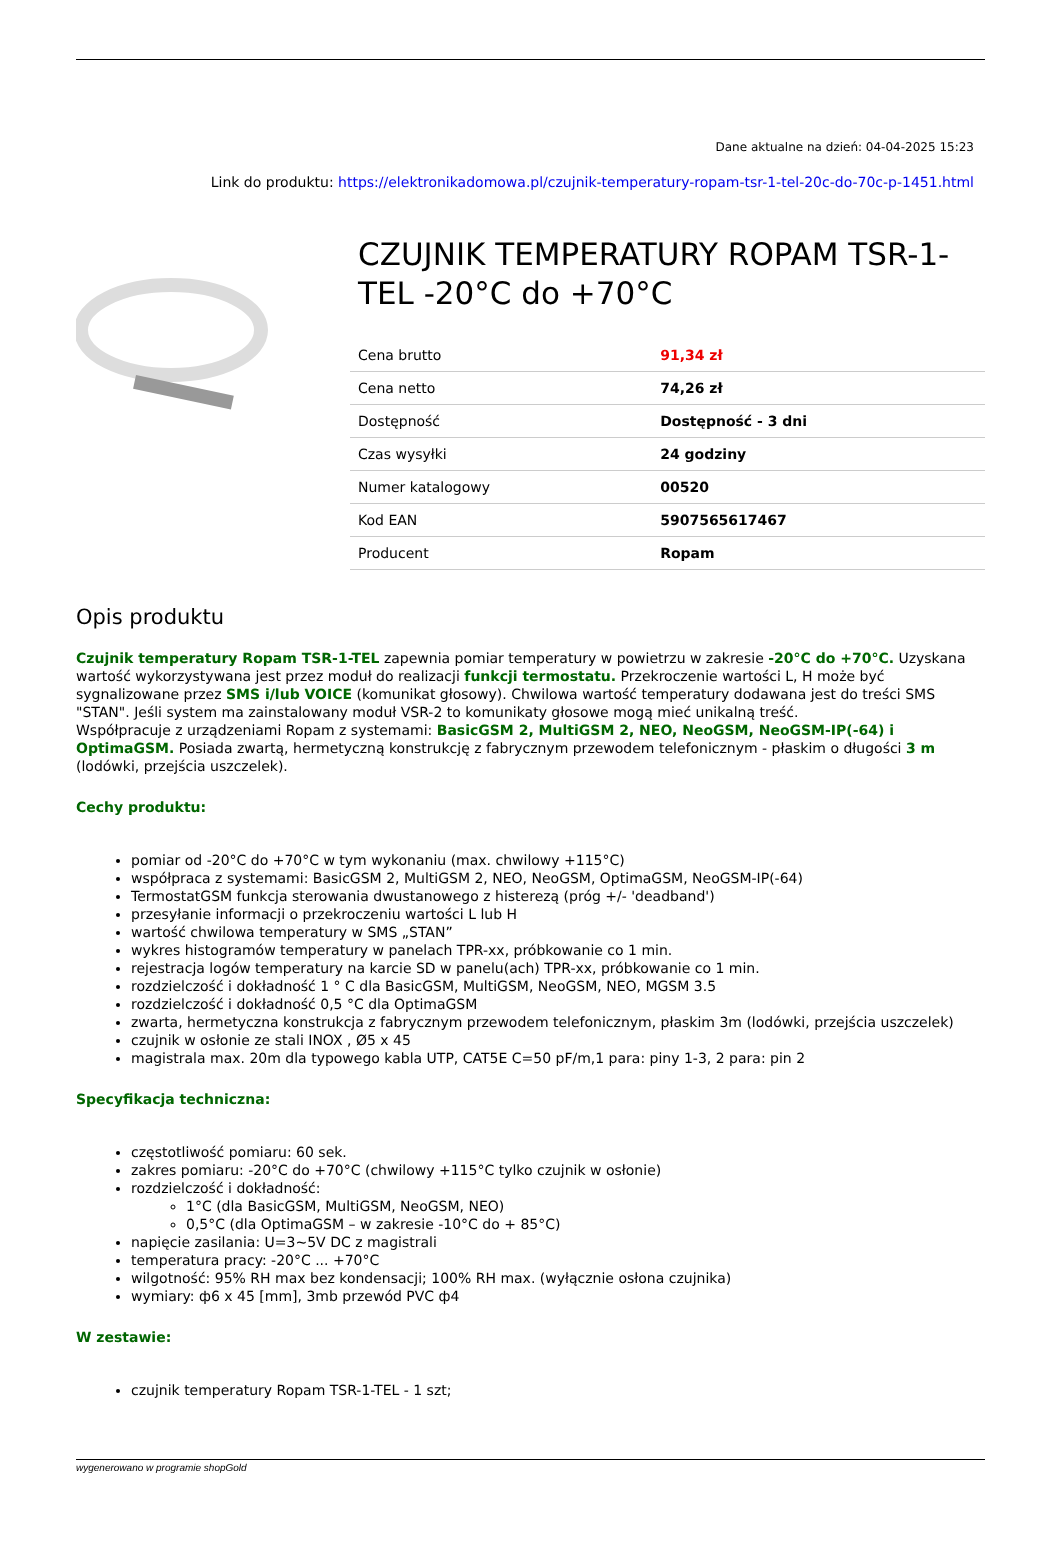Dane aktualne na dzień: 04-04-2025 15:23
Link do produktu: https://elektronikadomowa.pl/czujnik-temperatury-ropam-tsr-1-tel-20c-do-70c-p-1451.html
CZUJNIK TEMPERATURY ROPAM TSR-1-TEL -20°C do +70°C
| Cena brutto | 91,34 zł |
| Cena netto | 74,26 zł |
| Dostępność | Dostępność - 3 dni |
| Czas wysyłki | 24 godziny |
| Numer katalogowy | 00520 |
| Kod EAN | 5907565617467 |
| Producent | Ropam |
Opis produktu
Czujnik temperatury Ropam TSR-1-TEL zapewnia pomiar temperatury w powietrzu w zakresie -20°C do +70°C. Uzyskana wartość wykorzystywana jest przez moduł do realizacji funkcji termostatu. Przekroczenie wartości L, H może być sygnalizowane przez SMS i/lub VOICE (komunikat głosowy). Chwilowa wartość temperatury dodawana jest do treści SMS "STAN". Jeśli system ma zainstalowany moduł VSR-2 to komunikaty głosowe mogą mieć unikalną treść.
Współpracuje z urządzeniami Ropam z systemami: BasicGSM 2, MultiGSM 2, NEO, NeoGSM, NeoGSM-IP(-64) i OptimaGSM. Posiada zwartą, hermetyczną konstrukcję z fabrycznym przewodem telefonicznym - płaskim o długości 3 m (lodówki, przejścia uszczelek).
Cechy produktu:
pomiar od -20°C do +70°C w tym wykonaniu (max. chwilowy +115°C)
współpraca z systemami: BasicGSM 2, MultiGSM 2, NEO, NeoGSM, OptimaGSM, NeoGSM-IP(-64)
TermostatGSM funkcja sterowania dwustanowego z histerezą (próg +/- 'deadband')
przesyłanie informacji o przekroczeniu wartości L lub H
wartość chwilowa temperatury w SMS „STAN”
wykres histogramów temperatury w panelach TPR-xx, próbkowanie co 1 min.
rejestracja logów temperatury na karcie SD w panelu(ach) TPR-xx, próbkowanie co 1 min.
rozdzielczość i dokładność 1 ° C dla BasicGSM, MultiGSM, NeoGSM, NEO, MGSM 3.5
rozdzielczość i dokładność 0,5 °C dla OptimaGSM
zwarta, hermetyczna konstrukcja z fabrycznym przewodem telefonicznym, płaskim 3m (lodówki, przejścia uszczelek)
czujnik w osłonie ze stali INOX , Ø5 x 45
magistrala max. 20m dla typowego kabla UTP, CAT5E C=50 pF/m,1 para: piny 1-3, 2 para: pin 2
Specyfikacja techniczna:
częstotliwość pomiaru: 60 sek.
zakres pomiaru: -20°C do +70°C (chwilowy +115°C tylko czujnik w osłonie)
rozdzielczość i dokładność:
1°C (dla BasicGSM, MultiGSM, NeoGSM, NEO)
0,5°C (dla OptimaGSM – w zakresie -10°C do + 85°C)
napięcie zasilania: U=3~5V DC z magistrali
temperatura pracy: -20°C ... +70°C
wilgotność: 95% RH max bez kondensacji; 100% RH max. (wyłącznie osłona czujnika)
wymiary: ф6 x 45 [mm], 3mb przewód PVC ф4
W zestawie:
czujnik temperatury Ropam TSR-1-TEL - 1 szt;
wygenerowano w programie shopGold